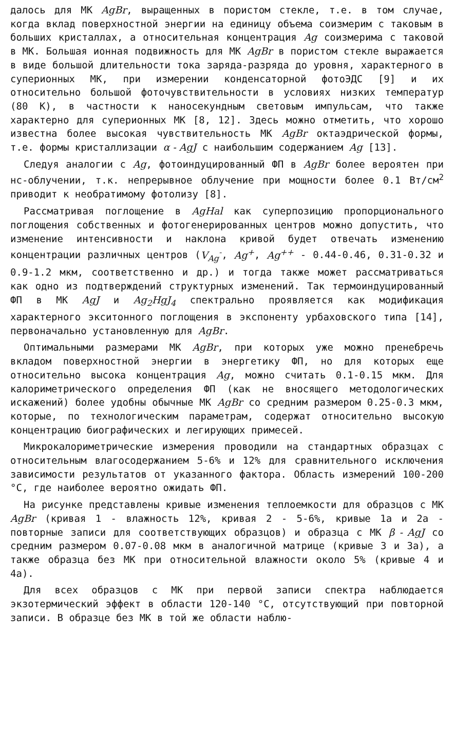далось для МК AgBr, выращенных в пористом стекле, т.е. в том случае, когда вклад поверхностной энергии на единицу объема соизмерим с таковым в больших кристаллах, а относительная концентрация Ag соизмерима с таковой в МК. Большая ионная подвижность для МК AgBr в пористом стекле выражается в виде большой длительности тока заряда-разряда до уровня, характерного в суперионных МК, при измерении конденсаторной фотоЭДС [9] и их относительно большой фоточувствительности в условиях низких температур (80 К), в частности к наносекундным световым импульсам, что также характерно для суперионных МК [8, 12]. Здесь можно отметить, что хорошо известна более высокая чувствительность МК AgBr октаэдрической формы, т.е. формы кристаллизации α - AgJ с наибольшим содержанием Ag [13].
Следуя аналогии с Ag, фотоиндуцированный ФП в AgBr более вероятен при нс-облучении, т.к. непрерывное облучение при мощности более 0.1 Вт/см<sup>2</sup> приводит к необратимому фотолизу [8].
Рассматривая поглощение в AgHal как суперпозицию пропорционального поглощения собственных и фотогенерированных центров можно допустить, что изменение интенсивности и наклона кривой будет отвечать изменению концентрации различных центров (V<sub>Ag</sub><sup>-</sup>, Ag<sup>+</sup>, Ag<sup>++</sup> - 0.44-0.46, 0.31-0.32 и 0.9-1.2 мкм, соответственно и др.) и тогда также может рассматриваться как одно из подтверждений структурных изменений. Так термоиндуцированный ФП в МК AgJ и Ag<sub>2</sub>HgJ<sub>4</sub> спектрально проявляется как модификация характерного экситонного поглощения в экспоненту урбаховского типа [14], первоначально установленную для AgBr.
Оптимальными размерами МК AgBr, при которых уже можно пренебречь вкладом поверхностной энергии в энергетику ФП, но для которых еще относительно высока концентрация Ag, можно считать 0.1-0.15 мкм. Для калориметрического определения ФП (как не вносящего методологических искажений) более удобны обычные МК AgBr со средним размером 0.25-0.3 мкм, которые, по технологическим параметрам, содержат относительно высокую концентрацию биографических и легирующих примесей.
Микрокалориметрические измерения проводили на стандартных образцах с относительным влагосодержанием 5-6% и 12% для сравнительного исключения зависимости результатов от указанного фактора. Область измерений 100-200 °С, где наиболее вероятно ожидать ФП.
На рисунке представлены кривые изменения теплоемкости для образцов с МК AgBr (кривая 1 - влажность 12%, кривая 2 - 5-6%, кривые 1а и 2а - повторные записи для соответствующих образцов) и образца с МК β - AgJ со средним размером 0.07-0.08 мкм в аналогичной матрице (кривые 3 и 3а), а также образца без МК при относительной влажности около 5% (кривые 4 и 4а).
Для всех образцов с МК при первой записи спектра наблюдается экзотермический эффект в области 120-140 °С, отсутствующий при повторной записи. В образце без МК в той же области наблю-